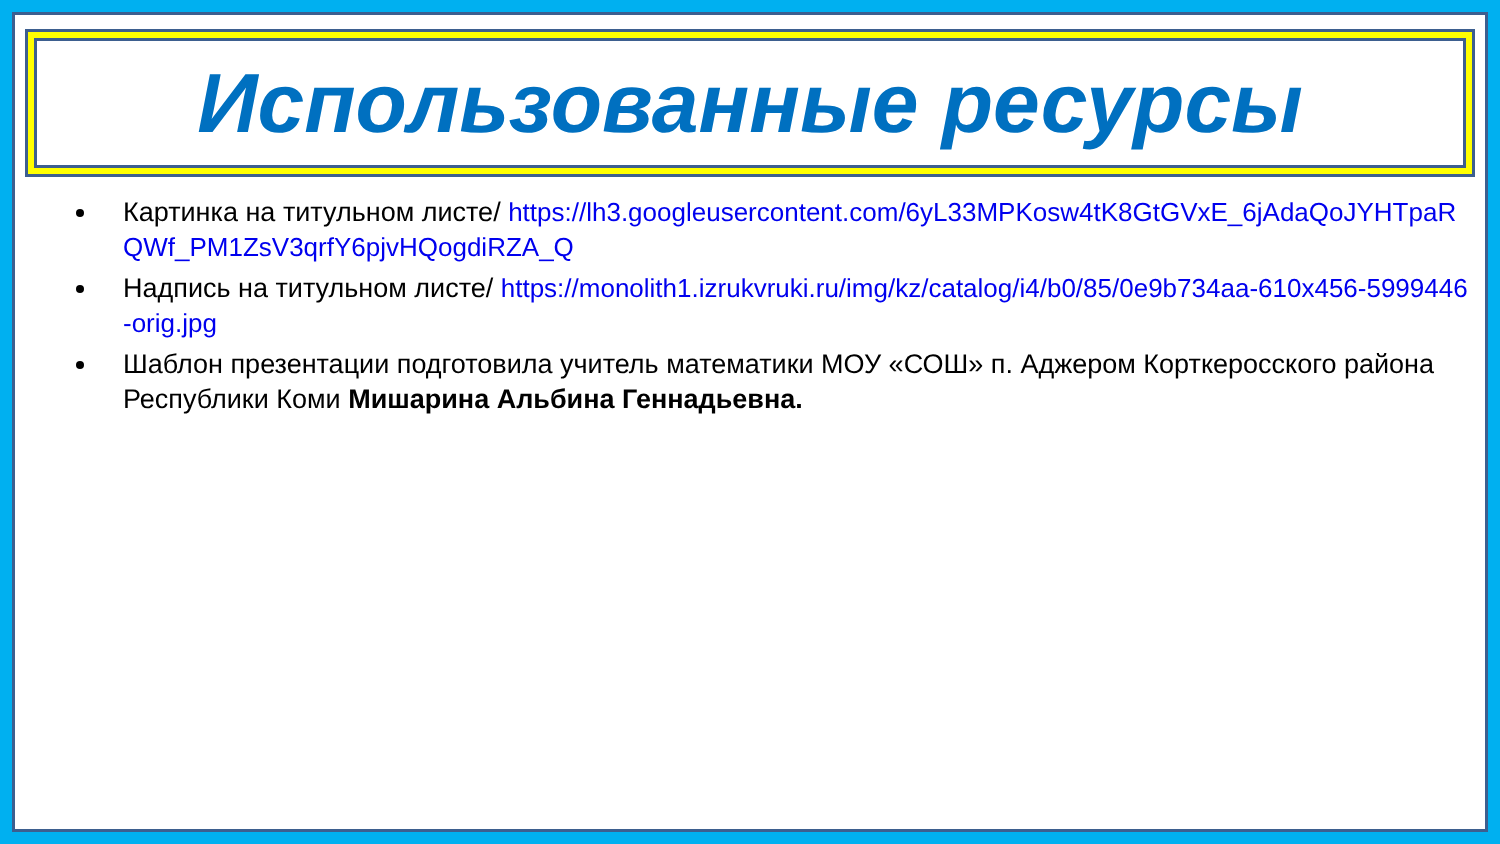Использованные ресурсы
Картинка на титульном листе/ https://lh3.googleusercontent.com/6yL33MPKosw4tK8GtGVxE_6jAdaQoJYHTpaRQWf_PM1ZsV3qrfY6pjvHQogdiRZA_Q
Надпись на титульном листе/ https://monolith1.izrukvruki.ru/img/kz/catalog/i4/b0/85/0e9b734aa-610x456-5999446-orig.jpg
Шаблон презентации подготовила учитель математики МОУ «СОШ» п. Аджером Корткеросского района Республики Коми Мишарина Альбина Геннадьевна.